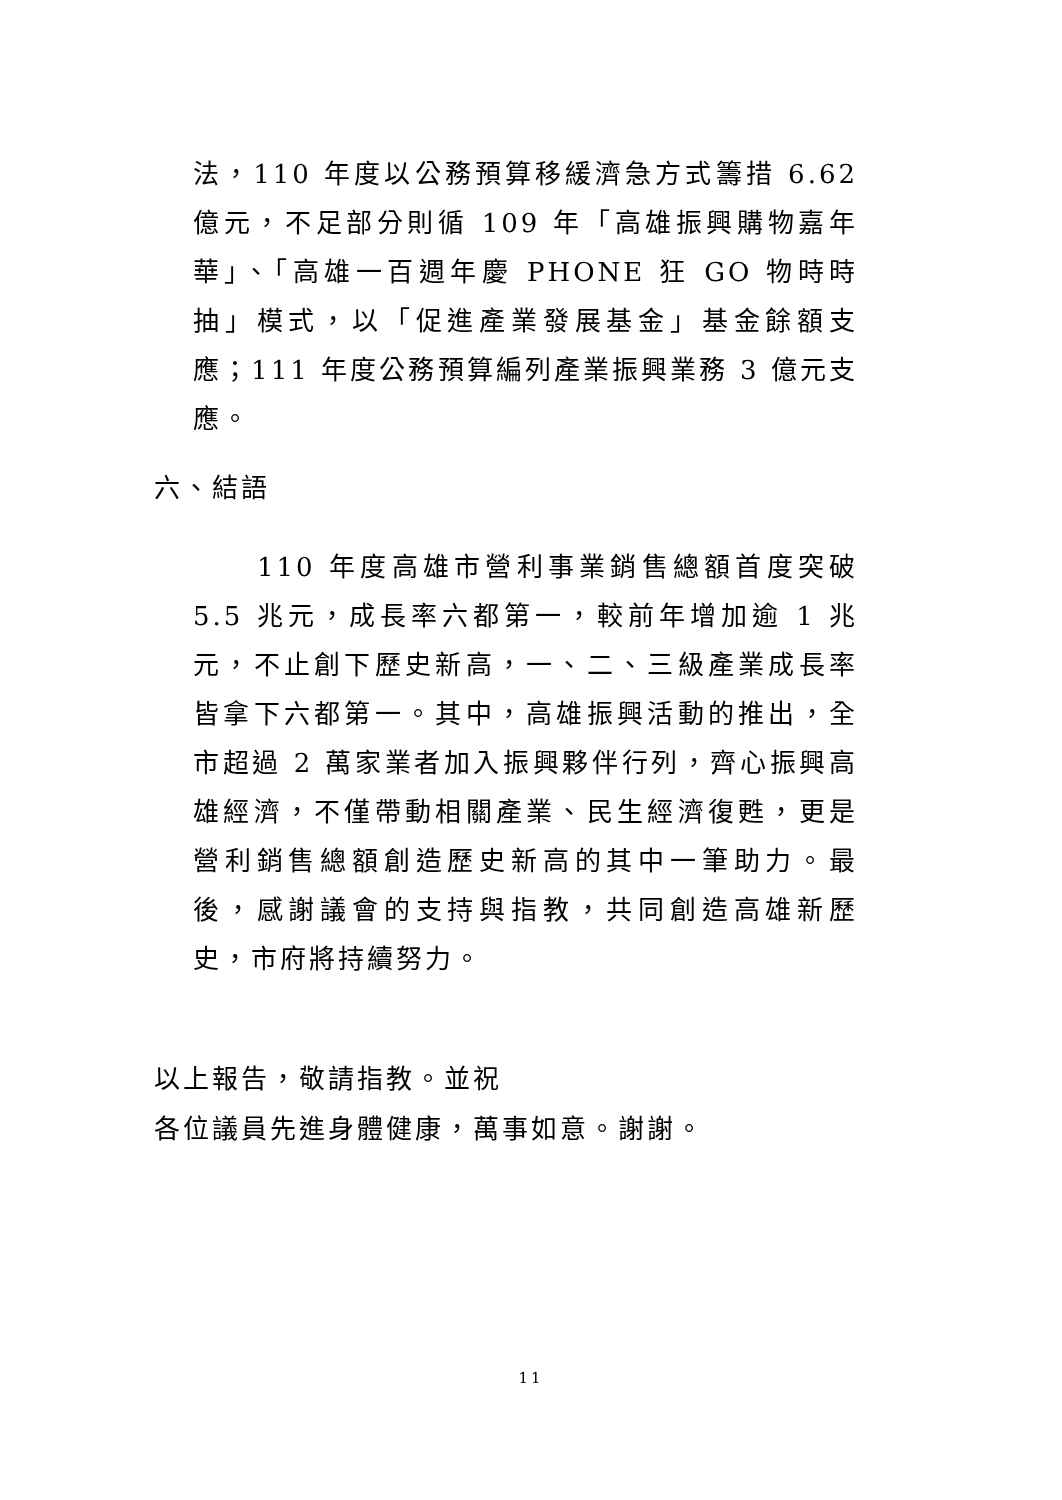法，110 年度以公務預算移緩濟急方式籌措 6.62 億元，不足部分則循 109 年「高雄振興購物嘉年華」、「高雄一百週年慶 PHONE 狂 GO 物時時抽」模式，以「促進產業發展基金」基金餘額支應；111 年度公務預算編列產業振興業務 3 億元支應。
六、結語
110 年度高雄市營利事業銷售總額首度突破 5.5 兆元，成長率六都第一，較前年增加逾 1 兆元，不止創下歷史新高，一、二、三級產業成長率皆拿下六都第一。其中，高雄振興活動的推出，全市超過 2 萬家業者加入振興夥伴行列，齊心振興高雄經濟，不僅帶動相關產業、民生經濟復甦，更是營利銷售總額創造歷史新高的其中一筆助力。最後，感謝議會的支持與指教，共同創造高雄新歷史，市府將持續努力。
以上報告，敬請指教。並祝
各位議員先進身體健康，萬事如意。謝謝。
11